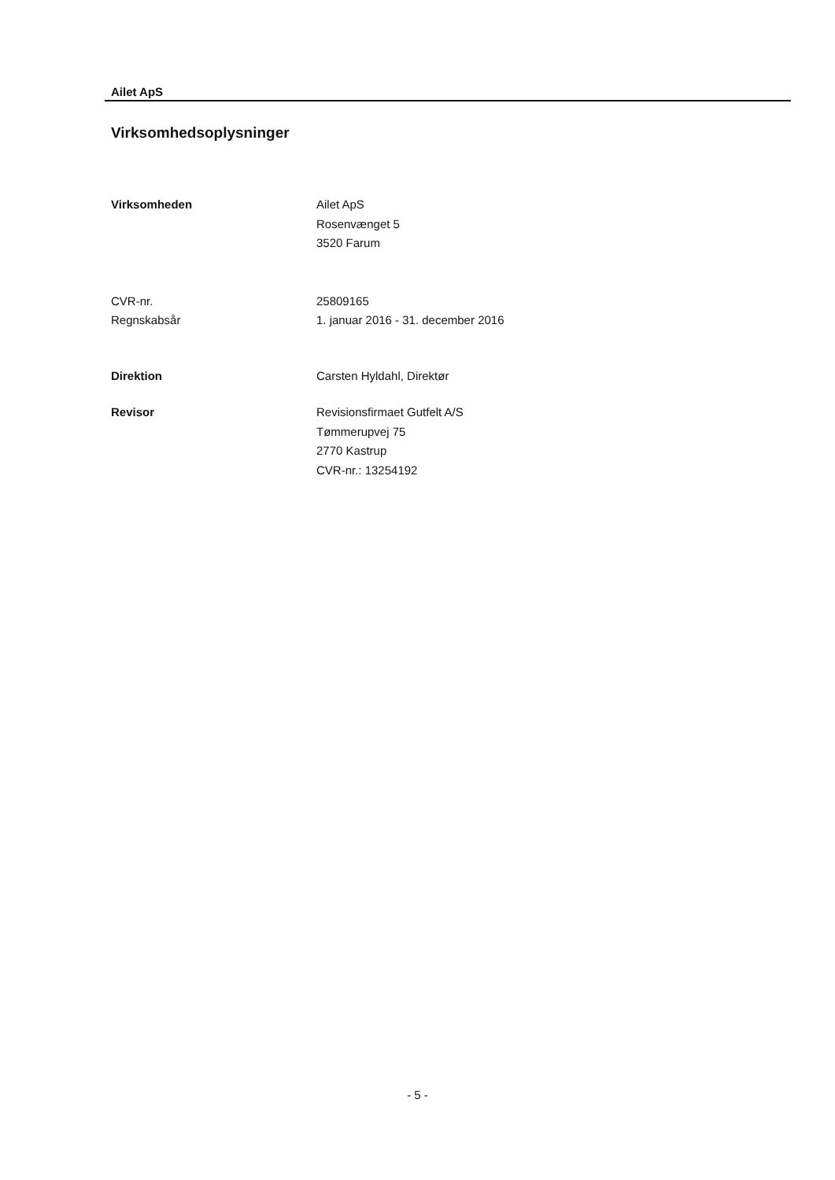Ailet ApS
Virksomhedsoplysninger
Virksomheden Ailet ApS
Rosenvænget 5
3520 Farum
CVR-nr.
Regnskabsår
25809165
1. januar 2016 - 31. december 2016
Direktion Carsten Hyldahl, Direktør
Revisor Revisionsfirmaet Gutfelt A/S
Tømmerupvej 75
2770 Kastrup
CVR-nr.: 13254192
- 5 -